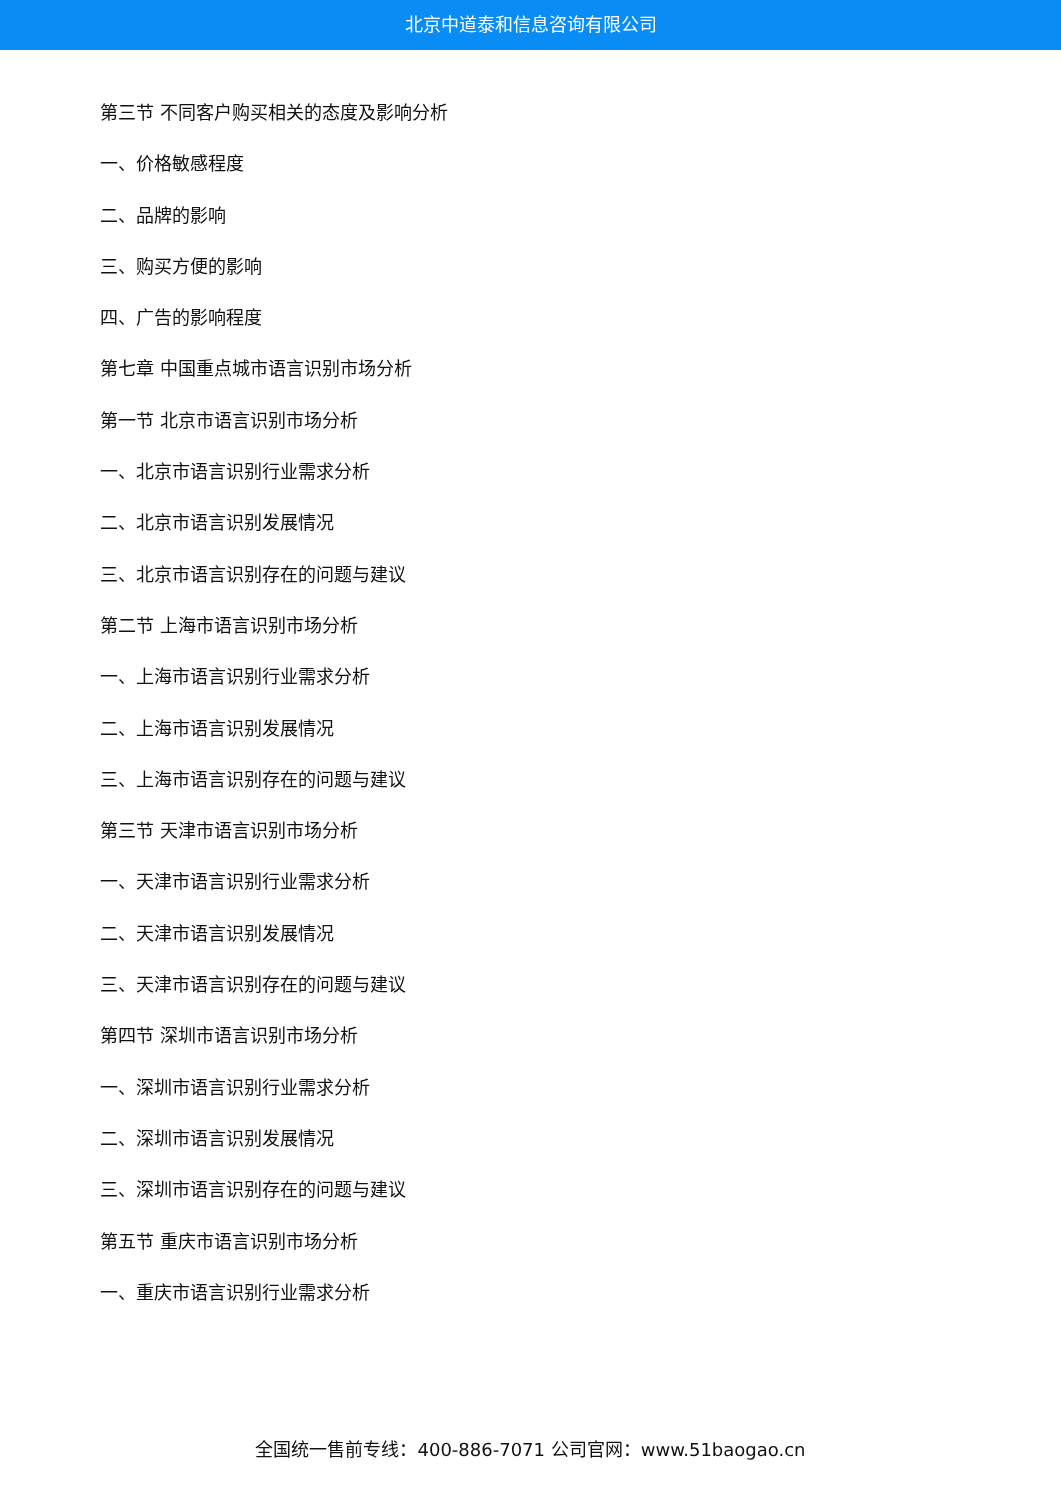北京中道泰和信息咨询有限公司
第三节 不同客户购买相关的态度及影响分析
一、价格敏感程度
二、品牌的影响
三、购买方便的影响
四、广告的影响程度
第七章 中国重点城市语言识别市场分析
第一节 北京市语言识别市场分析
一、北京市语言识别行业需求分析
二、北京市语言识别发展情况
三、北京市语言识别存在的问题与建议
第二节 上海市语言识别市场分析
一、上海市语言识别行业需求分析
二、上海市语言识别发展情况
三、上海市语言识别存在的问题与建议
第三节 天津市语言识别市场分析
一、天津市语言识别行业需求分析
二、天津市语言识别发展情况
三、天津市语言识别存在的问题与建议
第四节 深圳市语言识别市场分析
一、深圳市语言识别行业需求分析
二、深圳市语言识别发展情况
三、深圳市语言识别存在的问题与建议
第五节 重庆市语言识别市场分析
一、重庆市语言识别行业需求分析
全国统一售前专线：400-886-7071 公司官网：www.51baogao.cn